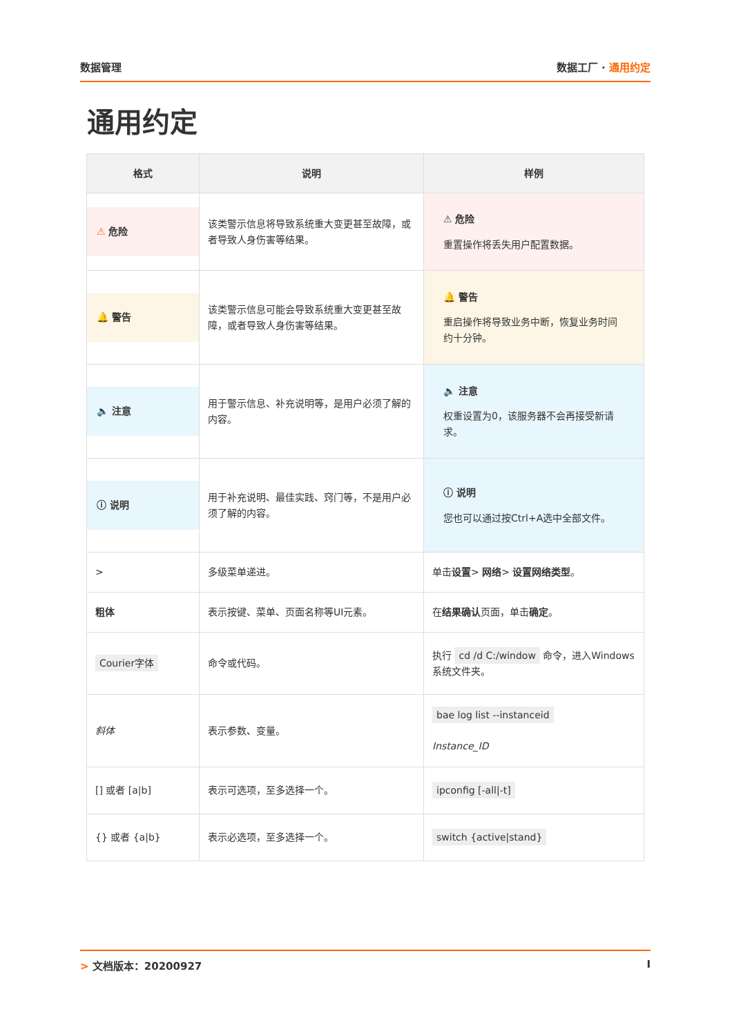数据管理 数据工厂 · 通用约定
通用约定
| 格式 | 说明 | 样例 |
| --- | --- | --- |
| ⚠ 危险 | 该类警示信息将导致系统重大变更甚至故障，或者导致人身伤害等结果。 | ⚠ 危险 重置操作将丢失用户配置数据。 |
| 🔔 警告 | 该类警示信息可能会导致系统重大变更甚至故障，或者导致人身伤害等结果。 | 🔔 警告 重启操作将导致业务中断，恢复业务时间约十分钟。 |
| 🔈 注意 | 用于警示信息、补充说明等，是用户必须了解的内容。 | 🔈 注意 权重设置为0，该服务器不会再接受新请求。 |
| ⓘ 说明 | 用于补充说明、最佳实践、窍门等，不是用户必须了解的内容。 | ⓘ 说明 您也可以通过按Ctrl+A选中全部文件。 |
| > | 多级菜单递进。 | 单击 设置 > 网络 > 设置网络类型 。 |
| 粗体 | 表示按键、菜单、页面名称等UI元素。 | 在 结果确认 页面，单击 确定 。 |
| Courier字体 | 命令或代码。 | 执行 cd /d C:/window 命令，进入Windows系统文件夹。 |
| 斜体 | 表示参数、变量。 | bae log list --instanceid Instance_ID |
| [] 或者 [a/b] | 表示可选项，至多选择一个。 | ipconfig [-all/-t] |
| {} 或者 {a/b} | 表示必选项，至多选择一个。 | switch {active/stand} |
> 文档版本：20200927 I